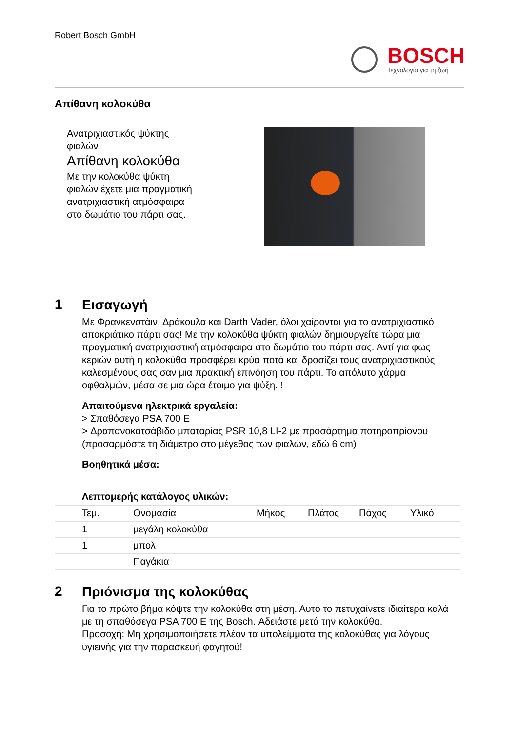Robert Bosch GmbH
BOSCH
Τεχνολογία για τη ζωή
Απίθανη κολοκύθα
Ανατριχιαστικός ψύκτης φιαλών
Απίθανη κολοκύθα
Με την κολοκύθα ψύκτη φιαλών έχετε μια πραγματική ανατριχιαστική ατμόσφαιρα στο δωμάτιο του πάρτι σας.
1
Εισαγωγή
Με Φρανκενστάιν, Δράκουλα και Darth Vader, όλοι χαίρονται για το ανατριχιαστικό αποκριάτικο πάρτι σας! Με την κολοκύθα ψύκτη φιαλών δημιουργείτε τώρα μια πραγματική ανατριχιαστική ατμόσφαιρα στο δωμάτιο του πάρτι σας. Αντί για φως κεριών αυτή η κολοκύθα προσφέρει κρύα ποτά και δροσίζει τους ανατριχιαστικούς καλεσμένους σας σαν μια πρακτική επινόηση του πάρτι. Το απόλυτο χάρμα οφθαλμών, μέσα σε μια ώρα έτοιμο για ψύξη. !
Απαιτούμενα ηλεκτρικά εργαλεία:
> Σπαθόσεγα PSA 700 E
> Δραπανοκατσάβιδο μπαταρίας PSR 10,8 LI-2 με προσάρτημα ποτηροπρίονου (προσαρμόστε τη διάμετρο στο μέγεθος των φιαλών, εδώ 6 cm)
Βοηθητικά μέσα:
Λεπτομερής κατάλογος υλικών:
| | Τεμ. | Ονομασία | Μήκος | Πλάτος | Πάχος | Υλικό |
| --- | --- | --- | --- | --- | --- | --- |
| | 1 | μεγάλη κολοκύθα | | | | |
| | 1 | μπολ | | | | |
| | | Παγάκια | | | | |
2
Πριόνισμα της κολοκύθας
Για το πρώτο βήμα κόψτε την κολοκύθα στη μέση. Αυτό το πετυχαίνετε ιδιαίτερα καλά με τη σπαθόσεγα PSA 700 E της Bosch. Αδειάστε μετά την κολοκύθα.
Προσοχή: Μη χρησιμοποιήσετε πλέον τα υπολείμματα της κολοκύθας για λόγους υγιεινής για την παρασκευή φαγητού!